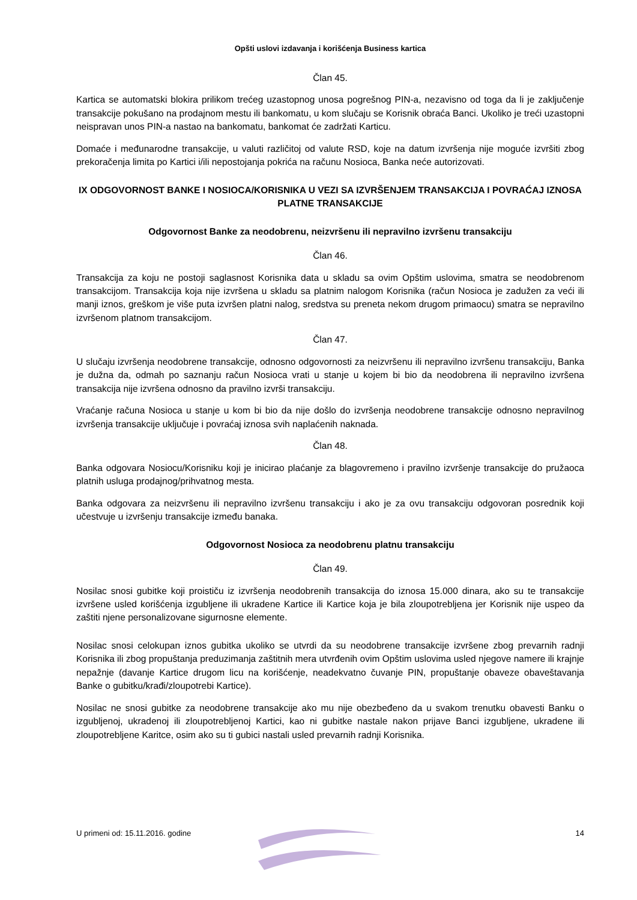Opšti uslovi izdavanja i korišćenja Business kartica
Član 45.
Kartica se automatski blokira prilikom trećeg uzastopnog unosa pogrešnog PIN-a, nezavisno od toga da li je zaključenje transakcije pokušano na prodajnom mestu ili bankomatu, u kom slučaju se Korisnik obraća Banci. Ukoliko je treći uzastopni neispravan unos PIN-a nastao na bankomatu, bankomat će zadržati Karticu.
Domaće i međunarodne transakcije, u valuti različitoj od valute RSD, koje na datum izvršenja nije moguće izvršiti zbog prekoračenja limita po Kartici i/ili nepostojanja pokrića na računu Nosioca, Banka neće autorizovati.
IX ODGOVORNOST BANKE I NOSIOCA/KORISNIKA U VEZI SA IZVRŠENJEM TRANSAKCIJA I POVRAĆAJ IZNOSA PLATNE TRANSAKCIJE
Odgovornost Banke za neodobrenu, neizvršenu ili nepravilno izvršenu transakciju
Član 46.
Transakcija za koju ne postoji saglasnost Korisnika data u skladu sa ovim Opštim uslovima, smatra se neodobrenom transakcijom. Transakcija koja nije izvršena u skladu sa platnim nalogom Korisnika (račun Nosioca je zadužen za veći ili manji iznos, greškom je više puta izvršen platni nalog, sredstva su preneta nekom drugom primaocu) smatra se nepravilno izvršenom platnom transakcijom.
Član 47.
U slučaju izvršenja neodobrene transakcije, odnosno odgovornosti za neizvršenu ili nepravilno izvršenu transakciju, Banka je dužna da, odmah po saznanju račun Nosioca vrati u stanje u kojem bi bio da neodobrena ili nepravilno izvršena transakcija nije izvršena odnosno da pravilno izvrši transakciju.
Vraćanje računa Nosioca u stanje u kom bi bio da nije došlo do izvršenja neodobrene transakcije odnosno nepravilnog izvršenja transakcije uključuje i povraćaj iznosa svih naplaćenih naknada.
Član 48.
Banka odgovara Nosiocu/Korisniku koji je inicirao plaćanje za blagovremeno i pravilno izvršenje transakcije do pružaoca platnih usluga prodajnog/prihvatnog mesta.
Banka odgovara za neizvršenu ili nepravilno izvršenu transakciju i ako je za ovu transakciju odgovoran posrednik koji učestvuje u izvršenju transakcije između banaka.
Odgovornost Nosioca za neodobrenu platnu transakciju
Član 49.
Nosilac snosi gubitke koji proističu iz izvršenja neodobrenih transakcija do iznosa 15.000 dinara, ako su te transakcije izvršene usled korišćenja izgubljene ili ukradene Kartice ili Kartice koja je bila zloupotrebljena jer Korisnik nije uspeo da zaštiti njene personalizovane sigurnosne elemente.
Nosilac snosi celokupan iznos gubitka ukoliko se utvrdi da su neodobrene transakcije izvršene zbog prevarnih radnji Korisnika ili zbog propuštanja preduzimanja zaštitnih mera utvrđenih ovim Opštim uslovima usled njegove namere ili krajnje nepažnje (davanje Kartice drugom licu na korišćenje, neadekvatno čuvanje PIN, propuštanje obaveze obaveštavanja Banke o gubitku/krađi/zloupotrebi Kartice).
Nosilac ne snosi gubitke za neodobrene transakcije ako mu nije obezbeđeno da u svakom trenutku obavesti Banku o izgubljenoj, ukradenoj ili zloupotrebljenoj Kartici, kao ni gubitke nastale nakon prijave Banci izgubljene, ukradene ili zloupotrebljene Karitce, osim ako su ti gubici nastali usled prevarnih radnji Korisnika.
U primeni od: 15.11.2016. godine 14